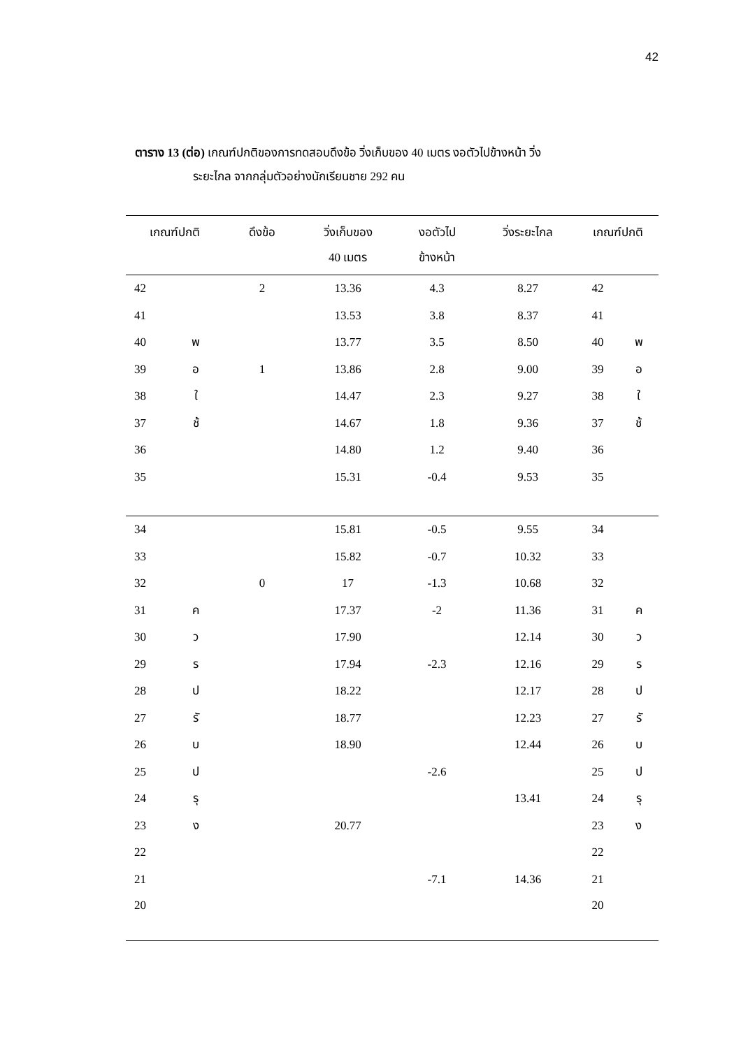42
ตาราง 13 (ต่อ) เกณฑ์ปกติของการทดสอบดึงข้อ วิ่งเก็บของ 40 เมตร งอตัวไปข้างหน้า วิ่ง
ระยะไกล จากกลุ่มตัวอย่างนักเรียนชาย 292 คน
| เกณฑ์ปกติ | | ดึงข้อ | วิ่งเก็บของ 40 เมตร | งอตัวไป ข้างหน้า | วิ่งระยะไกล | เกณฑ์ปกติ | |
| --- | --- | --- | --- | --- | --- | --- | --- |
| 42 | | 2 | 13.36 | 4.3 | 8.27 | 42 | |
| 41 | | | 13.53 | 3.8 | 8.37 | 41 | |
| 40 | พ | | 13.77 | 3.5 | 8.50 | 40 | พ |
| 39 | อ | 1 | 13.86 | 2.8 | 9.00 | 39 | อ |
| 38 | ใ | | 14.47 | 2.3 | 9.27 | 38 | ใ |
| 37 | ช้ | | 14.67 | 1.8 | 9.36 | 37 | ช้ |
| 36 | | | 14.80 | 1.2 | 9.40 | 36 | |
| 35 | | | 15.31 | -0.4 | 9.53 | 35 | |
| 34 | | | 15.81 | -0.5 | 9.55 | 34 | |
| 33 | | | 15.82 | -0.7 | 10.32 | 33 | |
| 32 | | 0 | 17 | -1.3 | 10.68 | 32 | |
| 31 | ค | | 17.37 | -2 | 11.36 | 31 | ค |
| 30 | ว | | 17.90 | | 12.14 | 30 | ว |
| 29 | ร | | 17.94 | -2.3 | 12.16 | 29 | ร |
| 28 | ป | | 18.22 | | 12.17 | 28 | ป |
| 27 | รั | | 18.77 | | 12.23 | 27 | รั |
| 26 | บ | | 18.90 | | 12.44 | 26 | บ |
| 25 | ป | | | -2.6 | | 25 | ป |
| 24 | รุ | | | | 13.41 | 24 | รุ |
| 23 | ง | | 20.77 | | | 23 | ง |
| 22 | | | | | | 22 | |
| 21 | | | | -7.1 | 14.36 | 21 | |
| 20 | | | | | | 20 | |